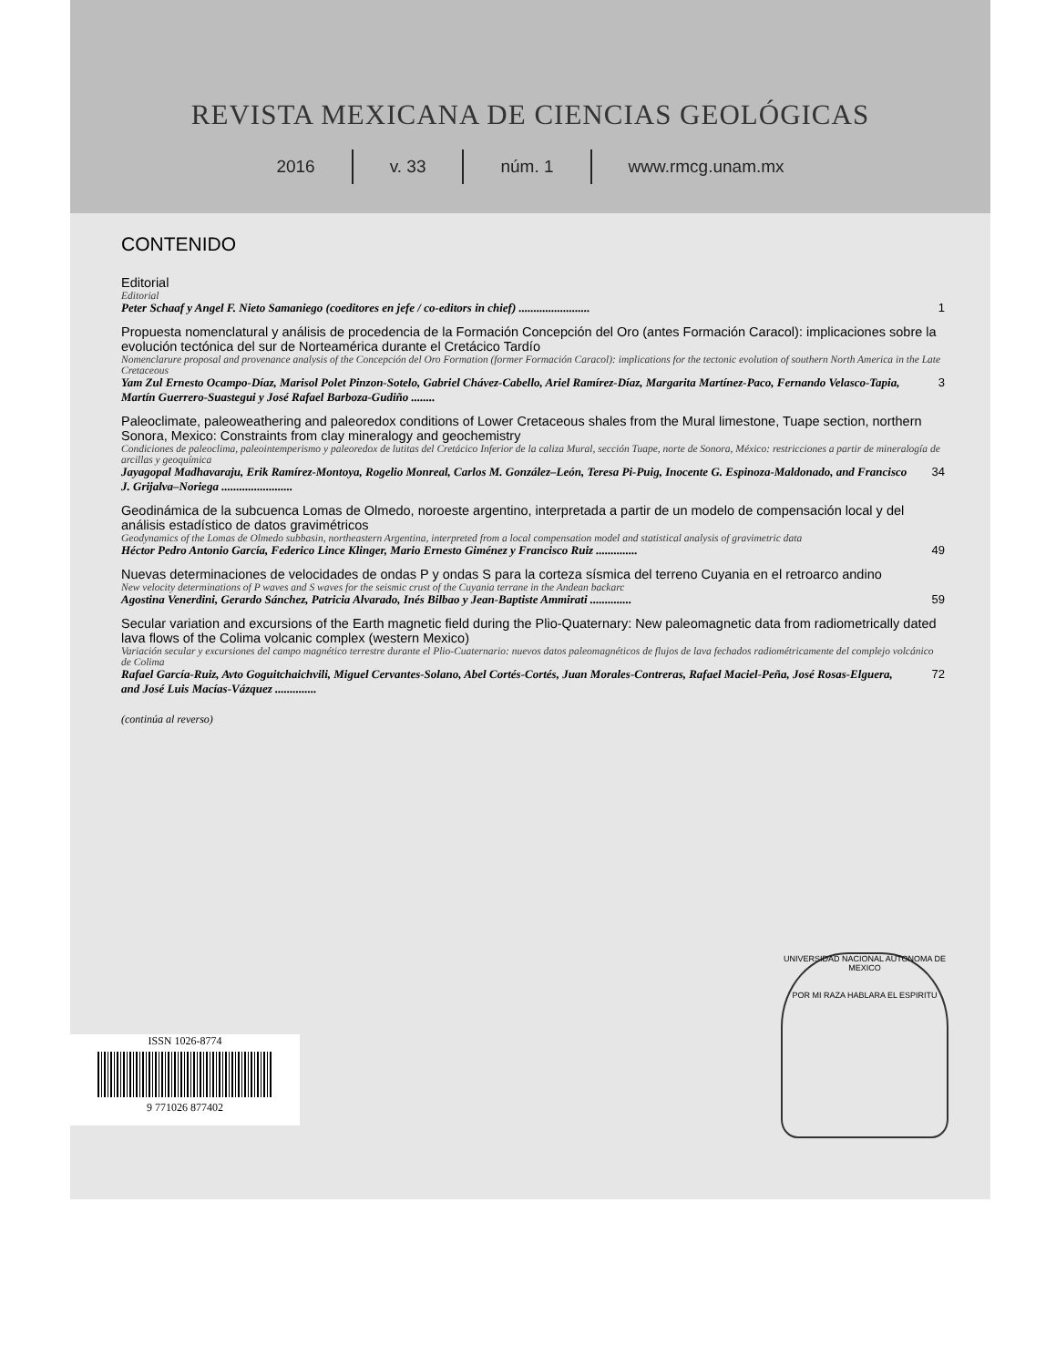REVISTA MEXICANA DE CIENCIAS GEOLÓGICAS
2016 v. 33 núm. 1 www.rmcg.unam.mx
CONTENIDO
Editorial
Editorial
Peter Schaaf y Angel F. Nieto Samaniego (coeditores en jefe / co-editors in chief) ........................ 1
Propuesta nomenclatural y análisis de procedencia de la Formación Concepción del Oro (antes Formación Caracol): implicaciones sobre la evolución tectónica del sur de Norteamérica durante el Cretácico Tardío
Nomenclarure proposal and provenance analysis of the Concepción del Oro Formation (former Formación Caracol): implications for the tectonic evolution of southern North America in the Late Cretaceous
Yam Zul Ernesto Ocampo-Díaz, Marisol Polet Pinzon-Sotelo, Gabriel Chávez-Cabello, Ariel Ramírez-Díaz, Margarita Martínez-Paco, Fernando Velasco-Tapia, Martín Guerrero-Suastegui y José Rafael Barboza-Gudiño ........ 3
Paleoclimate, paleoweathering and paleoredox conditions of Lower Cretaceous shales from the Mural limestone, Tuape section, northern Sonora, Mexico: Constraints from clay mineralogy and geochemistry
Condiciones de paleoclima, paleointemperismo y paleoredox de lutitas del Cretácico Inferior de la caliza Mural, sección Tuape, norte de Sonora, México: restricciones a partir de mineralogía de arcillas y geoquímica
Jayagopal Madhavaraju, Erik Ramírez-Montoya, Rogelio Monreal, Carlos M. González–León, Teresa Pi-Puig, Inocente G. Espinoza-Maldonado, and Francisco J. Grijalva–Noriega ........................ 34
Geodinámica de la subcuenca Lomas de Olmedo, noroeste argentino, interpretada a partir de un modelo de compensación local y del análisis estadístico de datos gravimétricos
Geodynamics of the Lomas de Olmedo subbasin, northeastern Argentina, interpreted from a local compensation model and statistical analysis of gravimetric data
Héctor Pedro Antonio García, Federico Lince Klinger, Mario Ernesto Giménez y Francisco Ruiz .............. 49
Nuevas determinaciones de velocidades de ondas P y ondas S para la corteza sísmica del terreno Cuyania en el retroarco andino
New velocity determinations of P waves and S waves for the seismic crust of the Cuyania terrane in the Andean backarc
Agostina Venerdini, Gerardo Sánchez, Patricia Alvarado, Inés Bilbao y Jean-Baptiste Ammirati .............. 59
Secular variation and excursions of the Earth magnetic field during the Plio-Quaternary: New paleomagnetic data from radiometrically dated lava flows of the Colima volcanic complex (western Mexico)
Variación secular y excursiones del campo magnético terrestre durante el Plio-Cuaternario: nuevos datos paleomagnéticos de flujos de lava fechados radiométricamente del complejo volcánico de Colima
Rafael García-Ruiz, Avto Goguitchaichvili, Miguel Cervantes-Solano, Abel Cortés-Cortés, Juan Morales-Contreras, Rafael Maciel-Peña, José Rosas-Elguera, and José Luis Macías-Vázquez .............. 72
(continúa al reverso)
ISSN 1026-8774
9 771026 877402
UNIVERSIDAD NACIONAL AUTONOMA DE MEXICO
POR MI RAZA HABLARA EL ESPIRITU